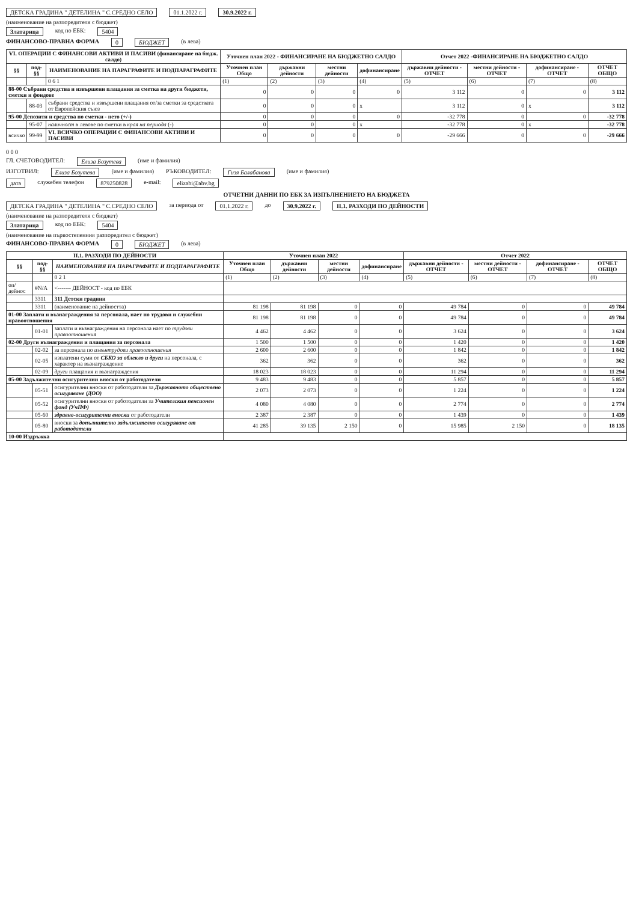ДЕТСКА ГРАДИНА " ДЕТЕЛИНА " С.СРЕДНО СЕЛО 01.1.2022 г. 30.9.2022 г.
(наименование на разпоредителя с бюджет)
Златарица код по ЕБК: 5404
ФИНАНСОВО-ПРАВНА ФОРМА 0 БЮДЖЕТ (в лева)
| VI. ОПЕРАЦИИ С ФИНАНСОВИ АКТИВИ И ПАСИВИ (финансиране на бюдж. салдо) | | | Уточнен план 2022 - ФИНАНСИРАНЕ НА БЮДЖЕТНО САЛДО | | | | Отчет 2022 -ФИНАНСИРАНЕ НА БЮДЖЕТНО САЛДО | | | |
| --- | --- | --- | --- | --- | --- | --- | --- | --- | --- | --- |
| §§ | под-§§ | НАИМЕНОВАНИЕ НА ПАРАГРАФИТЕ И ПОДПАРАГРАФИТЕ | Уточнен план Общо | държавни дейности | местни дейности | дофинансиране | държавни дейности - ОТЧЕТ | местни дейности - ОТЧЕТ | дофинансиране - ОТЧЕТ | ОТЧЕТ ОБЩО |
| | | 0 6 1 | (1) | (2) | (3) | (4) | (5) | (6) | (7) | (8) |
| 88-00 Събрани средства и извършени плащания за сметка на други бюджети, сметки и фондове | | | 0 | 0 | 0 | 0 | 3 112 | 0 | 0 | 3 112 |
| | 88-03 | събрани средства и извършени плащания от/за сметки за средствата от Европейския съюз | 0 | 0 | 0 | x | 3 112 | 0 | x | 3 112 |
| 95-00 Депозити и средства по сметки - нето (+/-) | | | 0 | 0 | 0 | 0 | -32 778 | 0 | 0 | -32 778 |
| | 95-07 | наличност в левове по сметки в края на периода (-) | 0 | 0 | 0 | x | -32 778 | 0 | x | -32 778 |
| всичко | 99-99 | VI. ВСИЧКО ОПЕРАЦИИ С ФИНАНСОВИ АКТИВИ И ПАСИВИ | 0 | 0 | 0 | 0 | -29 666 | 0 | 0 | -29 666 |
0 0 0
ГЛ. СЧЕТОВОДИТЕЛ: Елиза Бозутева (име и фамилия)
ИЗГОТВИЛ: Елиза Бозутева (име и фамилия) РЪКОВОДИТЕЛ: Гизя Балабанова (име и фамилия)
дата служебен телефон 879250828 e-mail: elizabi@abv.bg
ОТЧЕТНИ ДАННИ ПО ЕБК ЗА ИЗПЪЛНЕНИЕТО НА БЮДЖЕТА
ДЕТСКА ГРАДИНА " ДЕТЕЛИНА " С.СРЕДНО СЕЛО за периода от 01.1.2022 г. до 30.9.2022 г. II.1. РАЗХОДИ ПО ДЕЙНОСТИ
(наименование на разпоредителя с бюджет)
Златарица код по ЕБК: 5404
(наименование на първостепенния разпоредител с бюджет)
ФИНАНСОВО-ПРАВНА ФОРМА 0 БЮДЖЕТ (в лева)
| II.1. РАЗХОДИ ПО ДЕЙНОСТИ | | | Уточнен план 2022 | | | | Отчет 2022 | | | |
| --- | --- | --- | --- | --- | --- | --- | --- | --- | --- | --- |
| §§ | под-§§ | НАИМЕНОВАНИЯ НА ПАРАГРАФИТЕ И ПОДПАРАГРАФИТЕ | Уточнен план Общо | държавни дейности | местни дейности | дофинансиране | държавни дейности - ОТЧЕТ | местни дейности - ОТЧЕТ | дофинансиране - ОТЧЕТ | ОТЧЕТ ОБЩО |
| | | 0 2 1 | (1) | (2) | (3) | (4) | (5) | (6) | (7) | (8) |
| оп/дейнос | #N/A | <------- ДЕЙНОСТ - код по ЕБК | | | | | | | | |
| | 3311 | 311 Детски градини | | | | | | | | |
| | 3311 | (наименование на дейността) | 81 198 | 81 198 | 0 | 0 | 49 784 | 0 | 0 | 49 784 |
| 01-00 Заплати и възнаграждения за персонала, нает по трудови и служебни правоотношения | | | 81 198 | 81 198 | 0 | 0 | 49 784 | 0 | 0 | 49 784 |
| | 01-01 | заплати и възнаграждения на персонала нает по трудови правоотношения | 4 462 | 4 462 | 0 | 0 | 3 624 | 0 | 0 | 3 624 |
| 02-00 Други възнаграждения и плащания за персонала | | | 1 500 | 1 500 | 0 | 0 | 1 420 | 0 | 0 | 1 420 |
| | 02-02 | за персонала по извънтрудови правоотношения | 2 600 | 2 600 | 0 | 0 | 1 842 | 0 | 0 | 1 842 |
| | 02-05 | изплатени суми от СБКО за облекло и други на персонала, с характер на възнаграждение | 362 | 362 | 0 | 0 | 362 | 0 | 0 | 362 |
| | 02-09 | други плащания и възнаграждения | 18 023 | 18 023 | 0 | 0 | 11 294 | 0 | 0 | 11 294 |
| 05-00 Задължителни осигурителни вноски от работодатели | | | 9 483 | 9 483 | 0 | 0 | 5 857 | 0 | 0 | 5 857 |
| | 05-51 | осигурителни вноски от работодатели за Държавното обществено осигуряване (ДОО) | 2 073 | 2 073 | 0 | 0 | 1 224 | 0 | 0 | 1 224 |
| | 05-52 | осигурителни вноски от работодатели за Учителския пенсионен фонд (УчПФ) | 4 080 | 4 080 | 0 | 0 | 2 774 | 0 | 0 | 2 774 |
| | 05-60 | здравно-осигурителни вноски от работодатели | 2 387 | 2 387 | 0 | 0 | 1 439 | 0 | 0 | 1 439 |
| | 05-80 | вноски за допълнително задължително осигуряване от работодатели | 41 285 | 39 135 | 2 150 | 0 | 15 985 | 2 150 | 0 | 18 135 |
| 10-00 Издръжка | | | | | | | | | | |